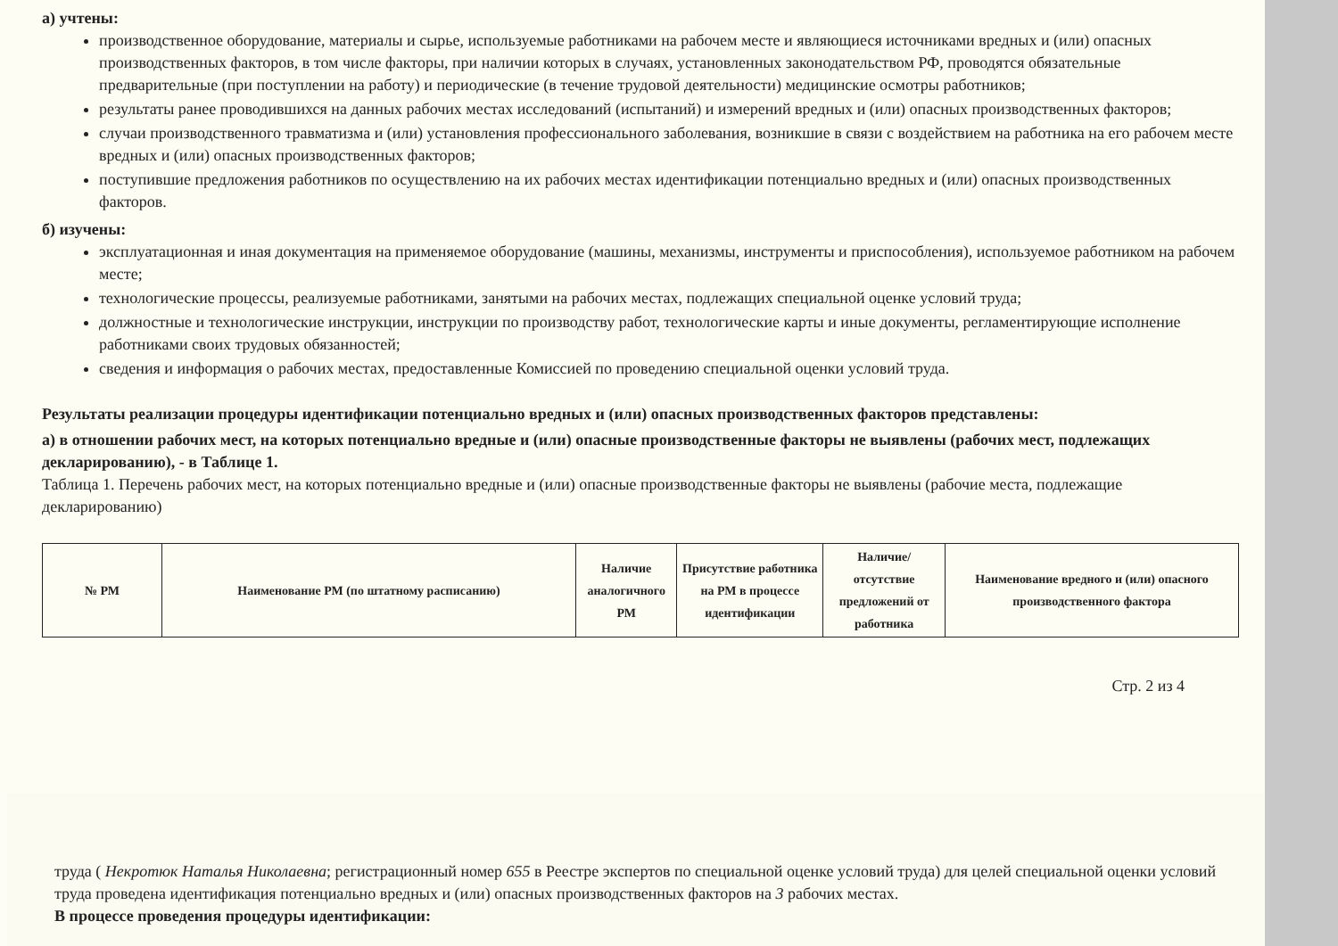а) учтены:
производственное оборудование, материалы и сырье, используемые работниками на рабочем месте и являющиеся источниками вредных и (или) опасных производственных факторов, в том числе факторы, при наличии которых в случаях, установленных законодательством РФ, проводятся обязательные предварительные (при поступлении на работу) и периодические (в течение трудовой деятельности) медицинские осмотры работников;
результаты ранее проводившихся на данных рабочих местах исследований (испытаний) и измерений вредных и (или) опасных производственных факторов;
случаи производственного травматизма и (или) установления профессионального заболевания, возникшие в связи с воздействием на работника на его рабочем месте вредных и (или) опасных производственных факторов;
поступившие предложения работников по осуществлению на их рабочих местах идентификации потенциально вредных и (или) опасных производственных факторов.
б) изучены:
эксплуатационная и иная документация на применяемое оборудование (машины, механизмы, инструменты и приспособления), используемое работником на рабочем месте;
технологические процессы, реализуемые работниками, занятыми на рабочих местах, подлежащих специальной оценке условий труда;
должностные и технологические инструкции, инструкции по производству работ, технологические карты и иные документы, регламентирующие исполнение работниками своих трудовых обязанностей;
сведения и информация о рабочих местах, предоставленные Комиссией по проведению специальной оценки условий труда.
Результаты реализации процедуры идентификации потенциально вредных и (или) опасных производственных факторов представлены:
а) в отношении рабочих мест, на которых потенциально вредные и (или) опасные производственные факторы не выявлены (рабочих мест, подлежащих декларированию), - в Таблице 1.
Таблица 1. Перечень рабочих мест, на которых потенциально вредные и (или) опасные производственные факторы не выявлены (рабочие места, подлежащие декларированию)
| № РМ | Наименование РМ (по штатному расписанию) | Наличие аналогичного РМ | Присутствие работника на РМ в процессе идентификации | Наличие/отсутствие предложений от работника | Наименование вредного и (или) опасного производственного фактора |
| --- | --- | --- | --- | --- | --- |
Стр. 2 из 4
труда ( Некротюк Наталья Николаевна; регистрационный номер 655 в Реестре экспертов по специальной оценке условий труда) для целей специальной оценки условий труда проведена идентификация потенциально вредных и (или) опасных производственных факторов на 3 рабочих местах.
В процессе проведения процедуры идентификации: